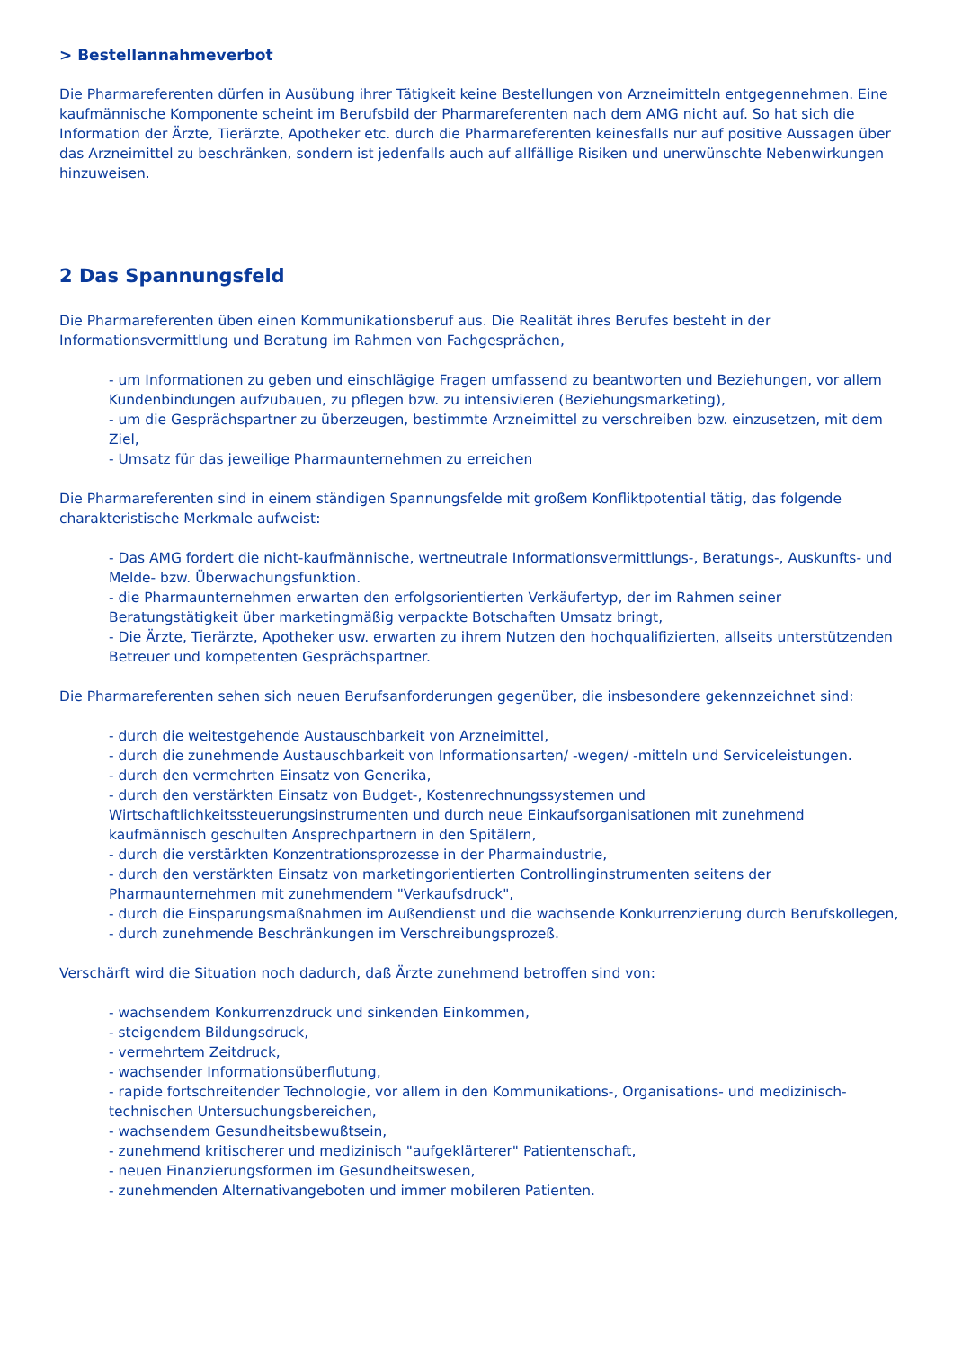> Bestellannahmeverbot
Die Pharmareferenten dürfen in Ausübung ihrer Tätigkeit keine Bestellungen von Arzneimitteln entgegennehmen. Eine kaufmännische Komponente scheint im Berufsbild der Pharmareferenten nach dem AMG nicht auf. So hat sich die Information der Ärzte, Tierärzte, Apotheker etc. durch die Pharmareferenten keinesfalls nur auf positive Aussagen über das Arzneimittel zu beschränken, sondern ist jedenfalls auch auf allfällige Risiken und unerwünschte Nebenwirkungen hinzuweisen.
2 Das Spannungsfeld
Die Pharmareferenten üben einen Kommunikationsberuf aus. Die Realität ihres Berufes besteht in der Informationsvermittlung und Beratung im Rahmen von Fachgesprächen,
- um Informationen zu geben und einschlägige Fragen umfassend zu beantworten und Beziehungen, vor allem Kundenbindungen aufzubauen, zu pflegen bzw. zu intensivieren (Beziehungsmarketing),
- um die Gesprächspartner zu überzeugen, bestimmte Arzneimittel zu verschreiben bzw. einzusetzen, mit dem Ziel,
- Umsatz für das jeweilige Pharmaunternehmen zu erreichen
Die Pharmareferenten sind in einem ständigen Spannungsfelde mit großem Konfliktpotential tätig, das folgende charakteristische Merkmale aufweist:
- Das AMG fordert die nicht-kaufmännische, wertneutrale Informationsvermittlungs-, Beratungs-, Auskunfts- und Melde- bzw. Überwachungsfunktion.
- die Pharmaunternehmen erwarten den erfolgsorientierten Verkäufertyp, der im Rahmen seiner Beratungstätigkeit über marketingmäßig verpackte Botschaften Umsatz bringt,
- Die Ärzte, Tierärzte, Apotheker usw. erwarten zu ihrem Nutzen den hochqualifizierten, allseits unterstützenden Betreuer und kompetenten Gesprächspartner.
Die Pharmareferenten sehen sich neuen Berufsanforderungen gegenüber, die insbesondere gekennzeichnet sind:
- durch die weitestgehende Austauschbarkeit von Arzneimittel,
- durch die zunehmende Austauschbarkeit von Informationsarten/ -wegen/ -mitteln und Serviceleistungen.
- durch den vermehrten Einsatz von Generika,
- durch den verstärkten Einsatz von Budget-, Kostenrechnungssystemen und Wirtschaftlichkeitssteuerungsinstrumenten und durch neue Einkaufsorganisationen mit zunehmend kaufmännisch geschulten Ansprechpartnern in den Spitälern,
- durch die verstärkten Konzentrationsprozesse in der Pharmaindustrie,
- durch den verstärkten Einsatz von marketingorientierten Controllinginstrumenten seitens der Pharmaunternehmen mit zunehmendem "Verkaufsdruck",
- durch die Einsparungsmaßnahmen im Außendienst und die wachsende Konkurrenzierung durch Berufskollegen,
- durch zunehmende Beschränkungen im Verschreibungsprozeß.
Verschärft wird die Situation noch dadurch, daß Ärzte zunehmend betroffen sind von:
- wachsendem Konkurrenzdruck und sinkenden Einkommen,
- steigendem Bildungsdruck,
- vermehrtem Zeitdruck,
- wachsender Informationsüberflutung,
- rapide fortschreitender Technologie, vor allem in den Kommunikations-, Organisations- und medizinisch-technischen Untersuchungsbereichen,
- wachsendem Gesundheitsbewußtsein,
- zunehmend kritischerer und medizinisch "aufgeklärterer" Patientenschaft,
- neuen Finanzierungsformen im Gesundheitswesen,
- zunehmenden Alternativangeboten und immer mobileren Patienten.